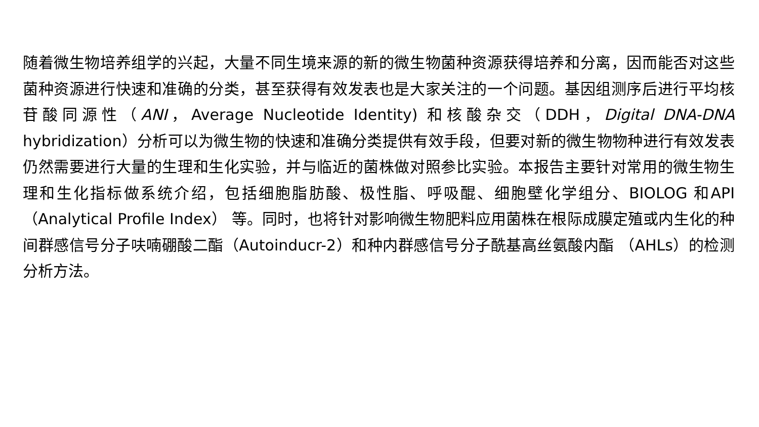随着微生物培养组学的兴起，大量不同生境来源的新的微生物菌种资源获得培养和分离，因而能否对这些菌种资源进行快速和准确的分类，甚至获得有效发表也是大家关注的一个问题。基因组测序后进行平均核苷酸同源性（ANI，Average Nucleotide Identity) 和核酸杂交（DDH，Digital DNA-DNA hybridization）分析可以为微生物的快速和准确分类提供有效手段，但要对新的微生物物种进行有效发表仍然需要进行大量的生理和生化实验，并与临近的菌株做对照参比实验。本报告主要针对常用的微生物生理和生化指标做系统介绍，包括细胞脂肪酸、极性脂、呼吸醌、细胞壁化学组分、BIOLOG 和API （Analytical Profile Index） 等。同时，也将针对影响微生物肥料应用菌株在根际成膜定殖或内生化的种间群感信号分子呋喃硼酸二酯（Autoinducr-2）和种内群感信号分子酰基高丝氨酸内酯 （AHLs）的检测分析方法。